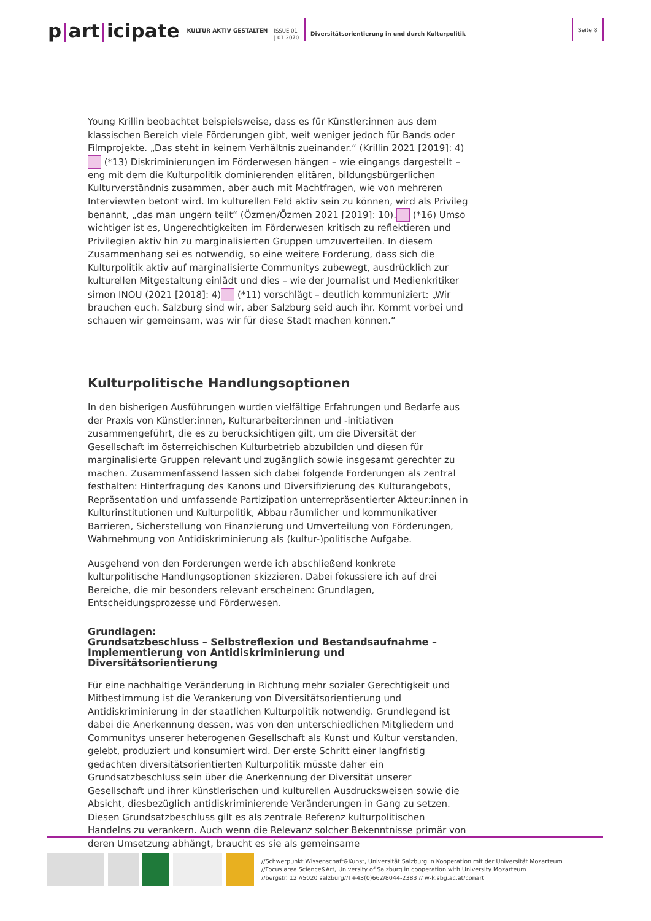p|art|icipate
KULTUR AKTIV GESTALTEN
ISSUE 01
| 01.2070
Diversitätsorientierung in und durch Kulturpolitik
Seite 8
Young Krillin beobachtet beispielsweise, dass es für Künstler:innen aus dem klassischen Bereich viele Förderungen gibt, weit weniger jedoch für Bands oder Filmprojekte. „Das steht in keinem Verhältnis zueinander.“ (Krillin 2021 [2019]: 4) (*13) Diskriminierungen im Förderwesen hängen – wie eingangs dargestellt – eng mit dem die Kulturpolitik dominierenden elitären, bildungsbürgerlichen Kulturverständnis zusammen, aber auch mit Machtfragen, wie von mehreren Interviewten betont wird. Im kulturellen Feld aktiv sein zu können, wird als Privileg benannt, „das man ungern teilt“ (Özmen/Özmen 2021 [2019]: 10). (*16) Umso wichtiger ist es, Ungerechtigkeiten im Förderwesen kritisch zu reflektieren und Privilegien aktiv hin zu marginalisierten Gruppen umzuverteilen. In diesem Zusammenhang sei es notwendig, so eine weitere Forderung, dass sich die Kulturpolitik aktiv auf marginalisierte Communitys zubewegt, ausdrücklich zur kulturellen Mitgestaltung einlädt und dies – wie der Journalist und Medienkritiker simon INOU (2021 [2018]: 4) (*11) vorschlägt – deutlich kommuniziert: „Wir brauchen euch. Salzburg sind wir, aber Salzburg seid auch ihr. Kommt vorbei und schauen wir gemeinsam, was wir für diese Stadt machen können.“
Kulturpolitische Handlungsoptionen
In den bisherigen Ausführungen wurden vielfältige Erfahrungen und Bedarfe aus der Praxis von Künstler:innen, Kulturarbeiter:innen und -initiativen zusammengeführt, die es zu berücksichtigen gilt, um die Diversität der Gesellschaft im österreichischen Kulturbetrieb abzubilden und diesen für marginalisierte Gruppen relevant und zugänglich sowie insgesamt gerechter zu machen. Zusammenfassend lassen sich dabei folgende Forderungen als zentral festhalten: Hinterfragung des Kanons und Diversifizierung des Kulturangebots, Repräsentation und umfassende Partizipation unterrepräsentierter Akteur:innen in Kulturinstitutionen und Kulturpolitik, Abbau räumlicher und kommunikativer Barrieren, Sicherstellung von Finanzierung und Umverteilung von Förderungen, Wahrnehmung von Antidiskriminierung als (kultur-)politische Aufgabe.
Ausgehend von den Forderungen werde ich abschließend konkrete kulturpolitische Handlungsoptionen skizzieren. Dabei fokussiere ich auf drei Bereiche, die mir besonders relevant erscheinen: Grundlagen, Entscheidungsprozesse und Förderwesen.
Grundlagen:
Grundsatzbeschluss – Selbstreflexion und Bestandsaufnahme – Implementierung von Antidiskriminierung und Diversitätsorientierung
Für eine nachhaltige Veränderung in Richtung mehr sozialer Gerechtigkeit und Mitbestimmung ist die Verankerung von Diversitätsorientierung und Antidiskriminierung in der staatlichen Kulturpolitik notwendig. Grundlegend ist dabei die Anerkennung dessen, was von den unterschiedlichen Mitgliedern und Communitys unserer heterogenen Gesellschaft als Kunst und Kultur verstanden, gelebt, produziert und konsumiert wird. Der erste Schritt einer langfristig gedachten diversitätsorientierten Kulturpolitik müsste daher ein Grundsatzbeschluss sein über die Anerkennung der Diversität unserer Gesellschaft und ihrer künstlerischen und kulturellen Ausdrucksweisen sowie die Absicht, diesbezüglich antidiskriminierende Veränderungen in Gang zu setzen. Diesen Grundsatzbeschluss gilt es als zentrale Referenz kulturpolitischen Handelns zu verankern. Auch wenn die Relevanz solcher Bekenntnisse primär von deren Umsetzung abhängt, braucht es sie als gemeinsame
//Schwerpunkt Wissenschaft&Kunst, Universität Salzburg in Kooperation mit der Universität Mozarteum
//Focus area Science&Art, University of Salzburg in cooperation with University Mozarteum
//bergstr. 12 //5020 salzburg//T+43(0)662/8044-2383 // w-k.sbg.ac.at/conart